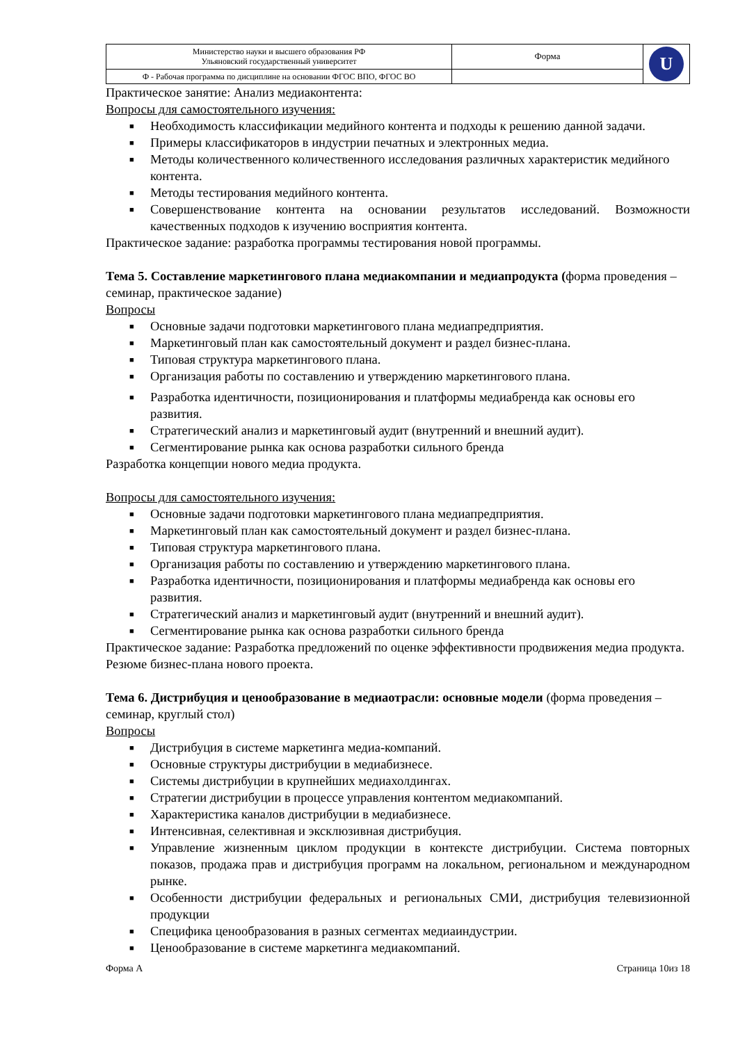| Министерство науки и высшего образования РФ Ульяновский государственный университет | Форма | U |
| Ф - Рабочая программа по дисциплине на основании ФГОС ВПО, ФГОС ВО | | |
Практическое занятие: Анализ медиаконтента:
Вопросы для самостоятельного изучения:
■ Необходимость классификации медийного контента и подходы к решению данной задачи.
■ Примеры классификаторов в индустрии печатных и электронных медиа.
■ Методы количественного количественного исследования различных характеристик медийного контента.
■ Методы тестирования медийного контента.
■ Совершенствование контента на основании результатов исследований. Возможности качественных подходов к изучению восприятия контента.
Практическое задание: разработка программы тестирования новой программы.
Тема 5. Составление маркетингового плана медиакомпании и медиапродукта (форма проведения – семинар, практическое задание)
Вопросы
■ Основные задачи подготовки маркетингового плана медиапредприятия.
■ Маркетинговый план как самостоятельный документ и раздел бизнес-плана.
■ Типовая структура маркетингового плана.
■ Организация работы по составлению и утверждению маркетингового плана.
■ Разработка идентичности, позиционирования и платформы медиабренда как основы его развития.
■ Стратегический анализ и маркетинговый аудит (внутренний и внешний аудит).
■ Сегментирование рынка как основа разработки сильного бренда
Разработка концепции нового медиа продукта.
Вопросы для самостоятельного изучения:
■ Основные задачи подготовки маркетингового плана медиапредприятия.
■ Маркетинговый план как самостоятельный документ и раздел бизнес-плана.
■ Типовая структура маркетингового плана.
■ Организация работы по составлению и утверждению маркетингового плана.
■ Разработка идентичности, позиционирования и платформы медиабренда как основы его развития.
■ Стратегический анализ и маркетинговый аудит (внутренний и внешний аудит).
■ Сегментирование рынка как основа разработки сильного бренда
Практическое задание: Разработка предложений по оценке эффективности продвижения медиа продукта. Резюме бизнес-плана нового проекта.
Тема 6. Дистрибуция и ценообразование в медиаотрасли: основные модели (форма проведения – семинар, круглый стол)
Вопросы
■ Дистрибуция в системе маркетинга медиа-компаний.
■ Основные структуры дистрибуции в медиабизнесе.
■ Системы дистрибуции в крупнейших медиахолдингах.
■ Стратегии дистрибуции в процессе управления контентом медиакомпаний.
■ Характеристика каналов дистрибуции в медиабизнесе.
■ Интенсивная, селективная и эксклюзивная дистрибуция.
■ Управление жизненным циклом продукции в контексте дистрибуции. Система повторных показов, продажа прав и дистрибуция программ на локальном, региональном и международном рынке.
■ Особенности дистрибуции федеральных и региональных СМИ, дистрибуция телевизионной продукции
■ Специфика ценообразования в разных сегментах медиаиндустрии.
■ Ценообразование в системе маркетинга медиакомпаний.
Форма А Страница 10из 18